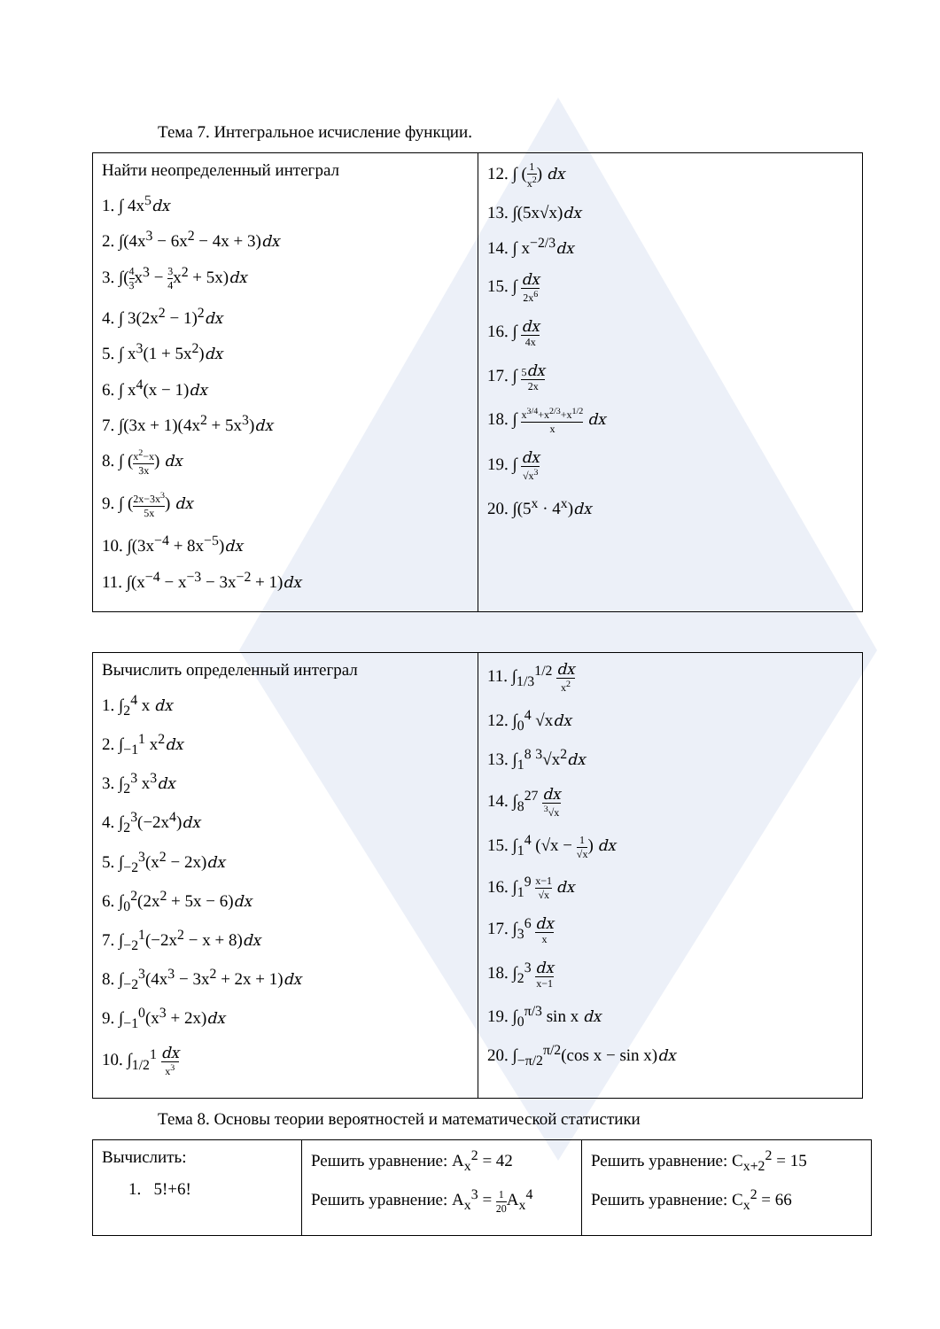Тема 7. Интегральное исчисление функции.
| Найти неопределенный интеграл 1. ∫ 4x<sup>5</sup> dx 2. ∫(4x<sup>3</sup> − 6x<sup>2</sup> − 4x + 3) dx 3. ∫( 4 3 x<sup>3</sup> − 3 4 x<sup>2</sup> + 5x) dx 4. ∫ 3(2x<sup>2</sup> − 1)<sup>2</sup> dx 5. ∫ x<sup>3</sup>(1 + 5x<sup>2</sup>) dx 6. ∫ x<sup>4</sup>(x − 1) dx 7. ∫(3x + 1)(4x<sup>2</sup> + 5x<sup>3</sup>) dx 8. ∫ ( x<sup>2</sup>−x 3x ) dx 9. ∫ ( 2x−3x<sup>3</sup> 5x ) dx 10. ∫(3x<sup>−4</sup> + 8x<sup>−5</sup>) dx 11. ∫(x<sup>−4</sup> − x<sup>−3</sup> − 3x<sup>−2</sup> + 1) dx | 12. ∫ ( 1 x<sup>2</sup> ) dx 13. ∫(5x√x) dx 14. ∫ x<sup>−2/3</sup> dx 15. ∫ dx 2x<sup>6</sup> 16. ∫ dx 4x 17. ∫ 5 dx 2x 18. ∫ x<sup>3/4</sup>+x<sup>2/3</sup>+x<sup>1/2</sup> x dx 19. ∫ dx √x<sup>3</sup> 20. ∫(5<sup>x</sup> · 4<sup>x</sup>) dx |
| Вычислить определенный интеграл 1. ∫<sub>2</sub><sup>4</sup> x dx 2. ∫<sub>−1</sub><sup>1</sup> x<sup>2</sup> dx 3. ∫<sub>2</sub><sup>3</sup> x<sup>3</sup> dx 4. ∫<sub>2</sub><sup>3</sup>(−2x<sup>4</sup>) dx 5. ∫<sub>−2</sub><sup>3</sup>(x<sup>2</sup> − 2x) dx 6. ∫<sub>0</sub><sup>2</sup>(2x<sup>2</sup> + 5x − 6) dx 7. ∫<sub>−2</sub><sup>1</sup>(−2x<sup>2</sup> − x + 8) dx 8. ∫<sub>−2</sub><sup>3</sup>(4x<sup>3</sup> − 3x<sup>2</sup> + 2x + 1) dx 9. ∫<sub>−1</sub><sup>0</sup>(x<sup>3</sup> + 2x) dx 10. ∫<sub>1/2</sub><sup>1</sup> dx x<sup>3</sup> | 11. ∫<sub>1/3</sub><sup>1/2</sup> dx x<sup>2</sup> 12. ∫<sub>0</sub><sup>4</sup> √x dx 13. ∫<sub>1</sub><sup>8</sup> <sup>3</sup>√x<sup>2</sup> dx 14. ∫<sub>8</sub><sup>27</sup> dx <sup>3</sup>√x 15. ∫<sub>1</sub><sup>4</sup> (√x − 1 √x ) dx 16. ∫<sub>1</sub><sup>9</sup> x−1 √x dx 17. ∫<sub>3</sub><sup>6</sup> dx x 18. ∫<sub>2</sub><sup>3</sup> dx x−1 19. ∫<sub>0</sub><sup>π/3</sup> sin x dx 20. ∫<sub>−π/2</sub><sup>π/2</sup>(cos x − sin x) dx |
Тема 8. Основы теории вероятностей и математической статистики
| Вычислить: 1. 5!+6! | Решить уравнение: A<sub>x</sub><sup>2</sup> = 42 Решить уравнение: A<sub>x</sub><sup>3</sup> = 1 20 A<sub>x</sub><sup>4</sup> | Решить уравнение: C<sub>x+2</sub><sup>2</sup> = 15 Решить уравнение: C<sub>x</sub><sup>2</sup> = 66 |